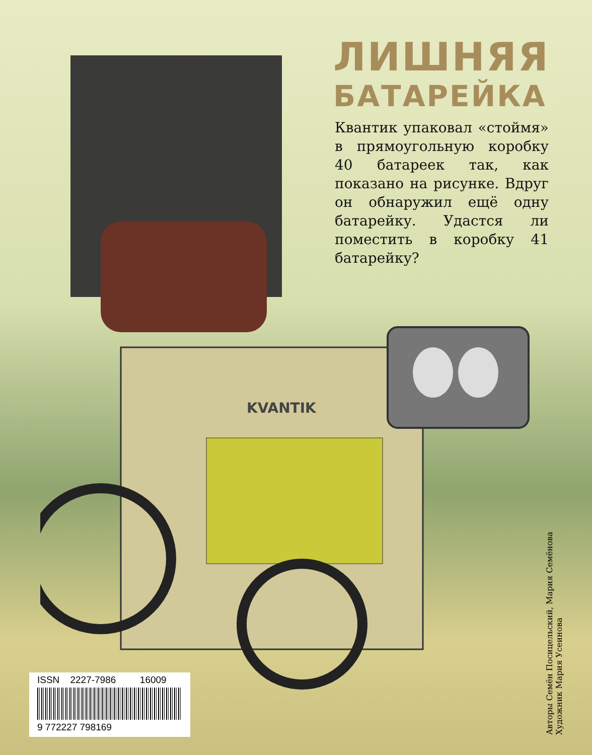ЛИШНЯЯ
БАТАРЕЙКА
Квантик упаковал «стоймя» в прямоугольную коробку 40 батареек так, как показано на рисунке. Вдруг он обнаружил ещё одну батарейку. Удастся ли поместить в коробку 41 батарейку?
KVANTIK
ISSN 2227-7986 16009
9 772227 798169
Авторы Семён Посицельский, Мария Семёнова
Художник Мария Усеинова